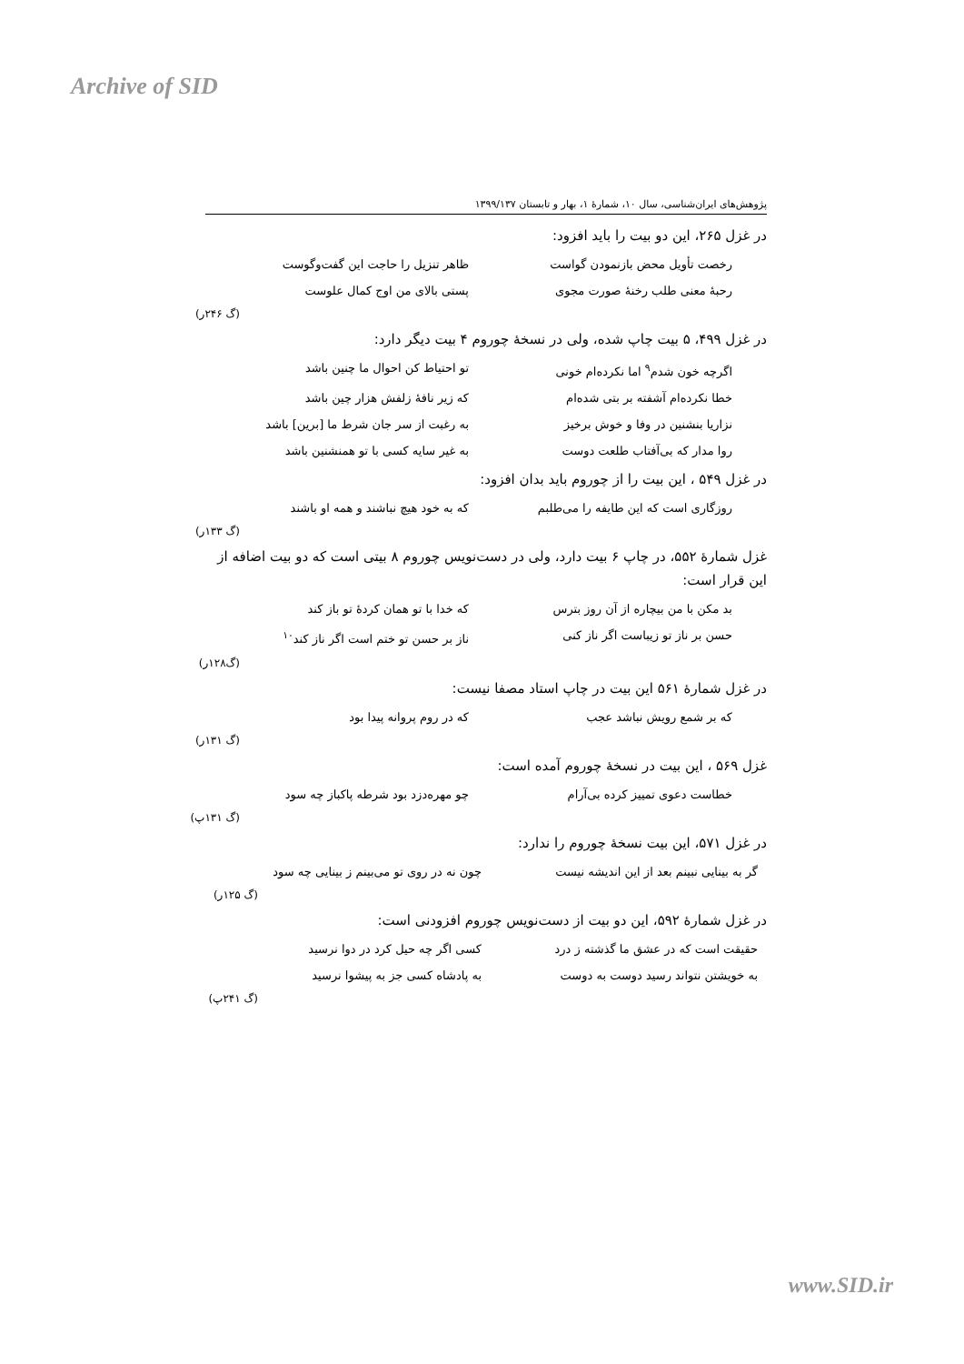Archive of SID
پژوهش‌های ایران‌شناسی، سال ۱۰، شمارهٔ ۱، بهار و تابستان ۱۳۹۹/۱۳۷
در غزل ۲۶۵، این دو بیت را باید افزود:
رخصت تأویل محض بازنمودن گواست ظاهر تنزیل را حاجت این گفت‌وگوست
رحبهٔ معنی طلب رخنهٔ صورت مجوی پستی بالای من اوج کمال علوست
(گ ۲۴۶ر)
در غزل ۴۹۹، ۵ بیت چاپ شده، ولی در نسخهٔ چوروم ۴ بیت دیگر دارد:
اگرچه خون شدم<sup>۹</sup> اما نکرده‌ام خونی تو احتیاط کن احوال ما چنین باشد
خطا نکرده‌ام آشفته بر بتی شده‌ام که زیر نافهٔ زلفش هزار چین باشد
نزاریا بنشنین در وفا و خوش برخیز به رغبت از سر جان شرط ما [برین] باشد
روا مدار که بی‌آفتاب طلعت دوست به غیر سایه کسی با تو همنشنین باشد
در غزل ۵۴۹ ، این بیت را از چوروم باید بدان افزود:
روزگاری است که این طایفه را می‌طلبم که به خود هیچ نباشند و همه او باشند
(گ ۱۳۳ر)
غزل شمارهٔ ۵۵۲، در چاپ ۶ بیت دارد، ولی در دست‌نویس چوروم ۸ بیتی است که دو بیت اضافه از این قرار است:
بد مکن با من بیچاره از آن روز بترس که خدا با تو همان کردهٔ تو باز کند
حسن بر ناز تو زیباست اگر ناز کنی ناز بر حسن تو ختم است اگر ناز کند<sup>۱۰</sup>
(گ۱۲۸ر)
در غزل شمارهٔ ۵۶۱ این بیت در چاپ استاد مصفا نیست:
که بر شمع رویش نباشد عجب که در روم پروانه پیدا بود
(گ ۱۳۱ر)
غزل ۵۶۹ ، این بیت در نسخهٔ چوروم آمده است:
خطاست دعوی تمییز کرده بی‌آرام چو مهره‌دزد بود شرطه پاکباز چه سود
(گ ۱۳۱پ)
در غزل ۵۷۱، این بیت نسخهٔ چوروم را ندارد:
گر به بینایی نبینم بعد از این اندیشه نیست چون نه در روی تو می‌بینم ز بینایی چه سود
(گ ۱۲۵ر)
در غزل شمارهٔ ۵۹۲، این دو بیت از دست‌نویس چوروم افزودنی است:
حقیقت است که در عشق ما گذشته ز درد کسی اگر چه حیل کرد در دوا نرسید
به خویشتن نتواند رسید دوست به دوست به پادشاه کسی جز به پیشوا نرسید
(گ ۲۴۱پ)
www.SID.ir